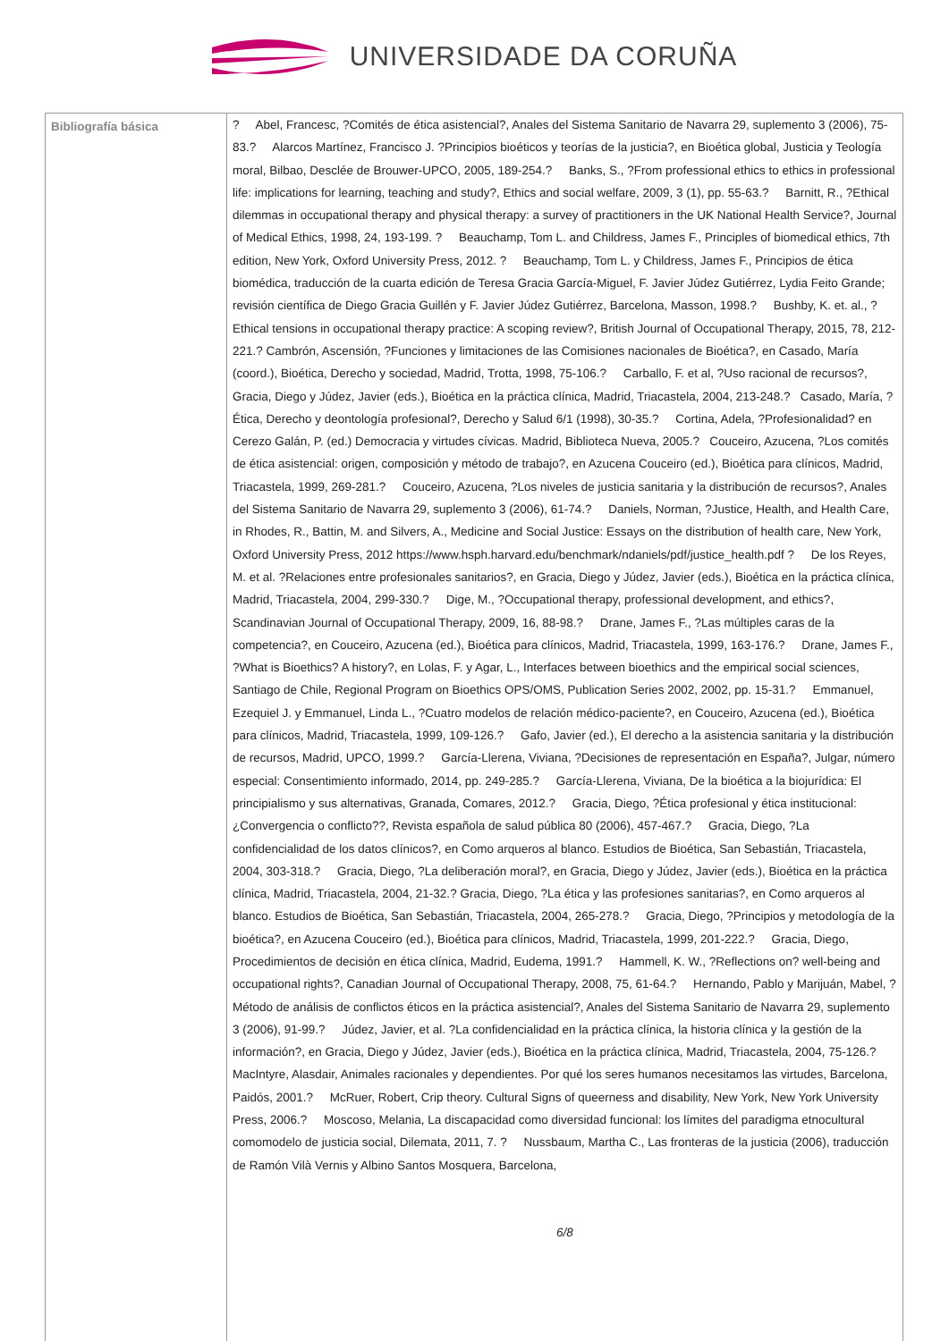UNIVERSIDADE DA CORUÑA
| Bibliografía básica | ? Abel, Francesc, ?Comités de ética asistencial?, Anales del Sistema Sanitario de Navarra 29, suplemento 3 (2006), 75-83.? Alarcos Martínez, Francisco J. ?Principios bioéticos y teorías de la justicia?, en Bioética global, Justicia y Teología moral, Bilbao, Desclée de Brouwer-UPCO, 2005, 189-254.? Banks, S., ?From professional ethics to ethics in professional life: implications for learning, teaching and study?, Ethics and social welfare, 2009, 3 (1), pp. 55-63.? Barnitt, R., ?Ethical dilemmas in occupational therapy and physical therapy: a survey of practitioners in the UK National Health Service?, Journal of Medical Ethics, 1998, 24, 193-199. ? Beauchamp, Tom L. and Childress, James F., Principles of biomedical ethics, 7th edition, New York, Oxford University Press, 2012. ? Beauchamp, Tom L. y Childress, James F., Principios de ética biomédica, traducción de la cuarta edición de Teresa Gracia García-Miguel, F. Javier Júdez Gutiérrez, Lydia Feito Grande; revisión científica de Diego Gracia Guillén y F. Javier Júdez Gutiérrez, Barcelona, Masson, 1998.? Bushby, K. et. al., ?Ethical tensions in occupational therapy practice: A scoping review?, British Journal of Occupational Therapy, 2015, 78, 212-221.? Cambrón, Ascensión, ?Funciones y limitaciones de las Comisiones nacionales de Bioética?, en Casado, María (coord.), Bioética, Derecho y sociedad, Madrid, Trotta, 1998, 75-106.? Carballo, F. et al, ?Uso racional de recursos?, Gracia, Diego y Júdez, Javier (eds.), Bioética en la práctica clínica, Madrid, Triacastela, 2004, 213-248.? Casado, María, ?Ética, Derecho y deontología profesional?, Derecho y Salud 6/1 (1998), 30-35.? Cortina, Adela, ?Profesionalidad? en Cerezo Galán, P. (ed.) Democracia y virtudes cívicas. Madrid, Biblioteca Nueva, 2005.? Couceiro, Azucena, ?Los comités de ética asistencial: origen, composición y método de trabajo?, en Azucena Couceiro (ed.), Bioética para clínicos, Madrid, Triacastela, 1999, 269-281.? Couceiro, Azucena, ?Los niveles de justicia sanitaria y la distribución de recursos?, Anales del Sistema Sanitario de Navarra 29, suplemento 3 (2006), 61-74.? Daniels, Norman, ?Justice, Health, and Health Care, in Rhodes, R., Battin, M. and Silvers, A., Medicine and Social Justice: Essays on the distribution of health care, New York, Oxford University Press, 2012 https://www.hsph.harvard.edu/benchmark/ndaniels/pdf/justice_health.pdf ? De los Reyes, M. et al. ?Relaciones entre profesionales sanitarios?, en Gracia, Diego y Júdez, Javier (eds.), Bioética en la práctica clínica, Madrid, Triacastela, 2004, 299-330.? Dige, M., ?Occupational therapy, professional development, and ethics?, Scandinavian Journal of Occupational Therapy, 2009, 16, 88-98.? Drane, James F., ?Las múltiples caras de la competencia?, en Couceiro, Azucena (ed.), Bioética para clínicos, Madrid, Triacastela, 1999, 163-176.? Drane, James F., ?What is Bioethics? A history?, en Lolas, F. y Agar, L., Interfaces between bioethics and the empirical social sciences, Santiago de Chile, Regional Program on Bioethics OPS/OMS, Publication Series 2002, 2002, pp. 15-31.? Emmanuel, Ezequiel J. y Emmanuel, Linda L., ?Cuatro modelos de relación médico-paciente?, en Couceiro, Azucena (ed.), Bioética para clínicos, Madrid, Triacastela, 1999, 109-126.? Gafo, Javier (ed.), El derecho a la asistencia sanitaria y la distribución de recursos, Madrid, UPCO, 1999.? García-Llerena, Viviana, ?Decisiones de representación en España?, Julgar, número especial: Consentimiento informado, 2014, pp. 249-285.? García-Llerena, Viviana, De la bioética a la biojurídica: El principialismo y sus alternativas, Granada, Comares, 2012.? Gracia, Diego, ?Ética profesional y ética institucional: ¿Convergencia o conflicto??, Revista española de salud pública 80 (2006), 457-467.? Gracia, Diego, ?La confidencialidad de los datos clínicos?, en Como arqueros al blanco. Estudios de Bioética, San Sebastián, Triacastela, 2004, 303-318.? Gracia, Diego, ?La deliberación moral?, en Gracia, Diego y Júdez, Javier (eds.), Bioética en la práctica clínica, Madrid, Triacastela, 2004, 21-32.? Gracia, Diego, ?La ética y las profesiones sanitarias?, en Como arqueros al blanco. Estudios de Bioética, San Sebastián, Triacastela, 2004, 265-278.? Gracia, Diego, ?Principios y metodología de la bioética?, en Azucena Couceiro (ed.), Bioética para clínicos, Madrid, Triacastela, 1999, 201-222.? Gracia, Diego, Procedimientos de decisión en ética clínica, Madrid, Eudema, 1991.? Hammell, K. W., ?Reflections on? well-being and occupational rights?, Canadian Journal of Occupational Therapy, 2008, 75, 61-64.? Hernando, Pablo y Marijuán, Mabel, ?Método de análisis de conflictos éticos en la práctica asistencial?, Anales del Sistema Sanitario de Navarra 29, suplemento 3 (2006), 91-99.? Júdez, Javier, et al. ?La confidencialidad en la práctica clínica, la historia clínica y la gestión de la información?, en Gracia, Diego y Júdez, Javier (eds.), Bioética en la práctica clínica, Madrid, Triacastela, 2004, 75-126.? MacIntyre, Alasdair, Animales racionales y dependientes. Por qué los seres humanos necesitamos las virtudes, Barcelona, Paidós, 2001.? McRuer, Robert, Crip theory. Cultural Signs of queerness and disability, New York, New York University Press, 2006.? Moscoso, Melania, La discapacidad como diversidad funcional: los límites del paradigma etnocultural comomodelo de justicia social, Dilemata, 2011, 7. ? Nussbaum, Martha C., Las fronteras de la justicia (2006), traducción de Ramón Vilà Vernis y Albino Santos Mosquera, Barcelona, 6/8 |